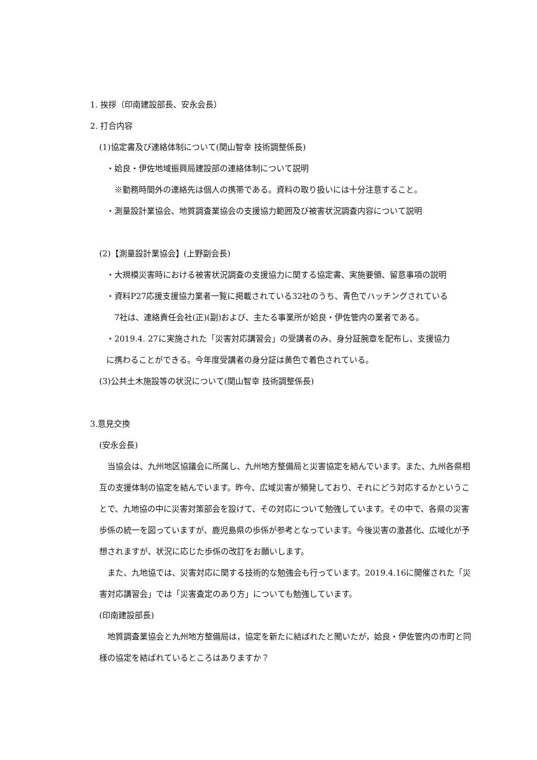1. 挨拶（印南建設部長、安永会長）
2. 打合内容
(1)協定書及び連絡体制について(関山智幸 技術調整係長)
・姶良・伊佐地域振興局建設部の連絡体制について説明
※勤務時間外の連絡先は個人の携帯である。資料の取り扱いには十分注意すること。
・測量設計業協会、地質調査業協会の支援協力範囲及び被害状況調査内容について説明
(2)【測量設計業協会】(上野副会長)
・大規模災害時における被害状況調査の支援協力に関する協定書、実施要領、留意事項の説明
・資料P27応援支援協力業者一覧に掲載されている32社のうち、青色でハッチングされている
7社は、連絡責任会社(正)(副)および、主たる事業所が姶良・伊佐管内の業者である。
・2019.4. 27に実施された「災害対応講習会」の受講者のみ、身分証腕章を配布し、支援協力
に携わることができる。今年度受講者の身分証は黄色で着色されている。
(3)公共土木施設等の状況について(関山智幸 技術調整係長)
3.意見交換
(安永会長)
　当協会は、九州地区協議会に所属し、九州地方整備局と災害協定を結んでいます。また、九州各県相互の支援体制の協定を結んでいます。昨今、広域災害が頻発しており、それにどう対応するかということで、九地協の中に災害対策部会を設けて、その対応について勉強しています。その中で、各県の災害歩係の統一を図っていますが、鹿児島県の歩係が参考となっています。今後災害の激甚化、広域化が予想されますが、状況に応じた歩係の改訂をお願いします。
　また、九地協では、災害対応に関する技術的な勉強会も行っています。2019.4.16に開催された「災害対応講習会」では「災害査定のあり方」についても勉強しています。
(印南建設部長)
　地質調査業協会と九州地方整備局は，協定を新たに結ばれたと聞いたが，姶良・伊佐管内の市町と同様の協定を結ばれているところはありますか？